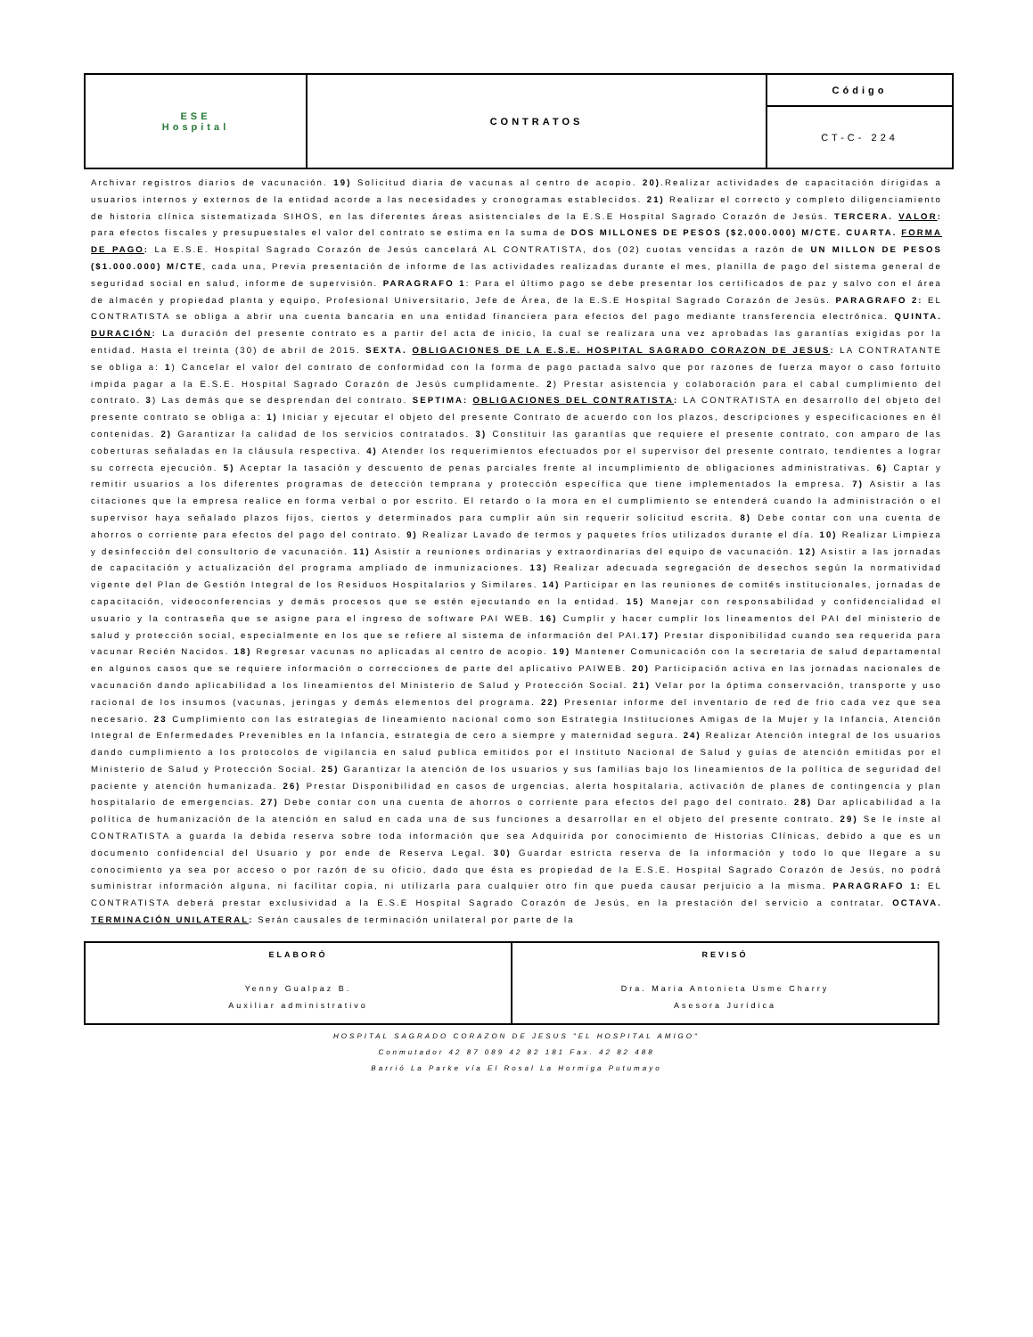| ESE Hospital | CONTRATOS | Código |
| | | CT-C- 224 |
Archivar registros diarios de vacunación. 19) Solicitud diaria de vacunas al centro de acopio. 20).Realizar actividades de capacitación dirigidas a usuarios internos y externos de la entidad acorde a las necesidades y cronogramas establecidos. 21) Realizar el correcto y completo diligenciamiento de historia clínica sistematizada SIHOS, en las diferentes áreas asistenciales de la E.S.E Hospital Sagrado Corazón de Jesús. TERCERA. VALOR: para efectos fiscales y presupuestales el valor del contrato se estima en la suma de DOS MILLONES DE PESOS ($2.000.000) M/CTE. CUARTA. FORMA DE PAGO: La E.S.E. Hospital Sagrado Corazón de Jesús cancelará AL CONTRATISTA, dos (02) cuotas vencidas a razón de UN MILLON DE PESOS ($1.000.000) M/CTE, cada una, Previa presentación de informe de las actividades realizadas durante el mes, planilla de pago del sistema general de seguridad social en salud, informe de supervisión. PARAGRAFO 1: Para el último pago se debe presentar los certificados de paz y salvo con el área de almacén y propiedad planta y equipo, Profesional Universitario, Jefe de Área, de la E.S.E Hospital Sagrado Corazón de Jesús. PARAGRAFO 2: EL CONTRATISTA se obliga a abrir una cuenta bancaria en una entidad financiera para efectos del pago mediante transferencia electrónica. QUINTA. DURACIÓN: La duración del presente contrato es a partir del acta de inicio, la cual se realizara una vez aprobadas las garantías exigidas por la entidad. Hasta el treinta (30) de abril de 2015. SEXTA. OBLIGACIONES DE LA E.S.E. HOSPITAL SAGRADO CORAZON DE JESUS: LA CONTRATANTE se obliga a: 1) Cancelar el valor del contrato de conformidad con la forma de pago pactada salvo que por razones de fuerza mayor o caso fortuito impida pagar a la E.S.E. Hospital Sagrado Corazón de Jesús cumplidamente. 2) Prestar asistencia y colaboración para el cabal cumplimiento del contrato. 3) Las demás que se desprendan del contrato. SEPTIMA: OBLIGACIONES DEL CONTRATISTA: LA CONTRATISTA en desarrollo del objeto del presente contrato se obliga a: 1) Iniciar y ejecutar el objeto del presente Contrato de acuerdo con los plazos, descripciones y especificaciones en él contenidas. 2) Garantizar la calidad de los servicios contratados. 3) Constituir las garantías que requiere el presente contrato, con amparo de las coberturas señaladas en la cláusula respectiva. 4) Atender los requerimientos efectuados por el supervisor del presente contrato, tendientes a lograr su correcta ejecución. 5) Aceptar la tasación y descuento de penas parciales frente al incumplimiento de obligaciones administrativas. 6) Captar y remitir usuarios a los diferentes programas de detección temprana y protección específica que tiene implementados la empresa. 7) Asistir a las citaciones que la empresa realice en forma verbal o por escrito. El retardo o la mora en el cumplimiento se entenderá cuando la administración o el supervisor haya señalado plazos fijos, ciertos y determinados para cumplir aún sin requerir solicitud escrita. 8) Debe contar con una cuenta de ahorros o corriente para efectos del pago del contrato. 9) Realizar Lavado de termos y paquetes fríos utilizados durante el día. 10) Realizar Limpieza y desinfección del consultorio de vacunación. 11) Asistir a reuniones ordinarias y extraordinarias del equipo de vacunación. 12) Asistir a las jornadas de capacitación y actualización del programa ampliado de inmunizaciones. 13) Realizar adecuada segregación de desechos según la normatividad vigente del Plan de Gestión Integral de los Residuos Hospitalarios y Similares. 14) Participar en las reuniones de comités institucionales, jornadas de capacitación, videoconferencias y demás procesos que se estén ejecutando en la entidad. 15) Manejar con responsabilidad y confidencialidad el usuario y la contraseña que se asigne para el ingreso de software PAI WEB. 16) Cumplir y hacer cumplir los lineamentos del PAI del ministerio de salud y protección social, especialmente en los que se refiere al sistema de información del PAI.17) Prestar disponibilidad cuando sea requerida para vacunar Recién Nacidos. 18) Regresar vacunas no aplicadas al centro de acopio. 19) Mantener Comunicación con la secretaria de salud departamental en algunos casos que se requiere información o correcciones de parte del aplicativo PAIWEB. 20) Participación activa en las jornadas nacionales de vacunación dando aplicabilidad a los lineamientos del Ministerio de Salud y Protección Social. 21) Velar por la óptima conservación, transporte y uso racional de los insumos (vacunas, jeringas y demás elementos del programa. 22) Presentar informe del inventario de red de frio cada vez que sea necesario. 23 Cumplimiento con las estrategias de lineamiento nacional como son Estrategia Instituciones Amigas de la Mujer y la Infancia, Atención Integral de Enfermedades Prevenibles en la Infancia, estrategia de cero a siempre y maternidad segura. 24) Realizar Atención integral de los usuarios dando cumplimiento a los protocolos de vigilancia en salud publica emitidos por el Instituto Nacional de Salud y guías de atención emitidas por el Ministerio de Salud y Protección Social. 25) Garantizar la atención de los usuarios y sus familias bajo los lineamientos de la política de seguridad del paciente y atención humanizada. 26) Prestar Disponibilidad en casos de urgencias, alerta hospitalaria, activación de planes de contingencia y plan hospitalario de emergencias. 27) Debe contar con una cuenta de ahorros o corriente para efectos del pago del contrato. 28) Dar aplicabilidad a la política de humanización de la atención en salud en cada una de sus funciones a desarrollar en el objeto del presente contrato. 29) Se le inste al CONTRATISTA a guarda la debida reserva sobre toda información que sea Adquirida por conocimiento de Historias Clínicas, debido a que es un documento confidencial del Usuario y por ende de Reserva Legal. 30) Guardar estricta reserva de la información y todo lo que llegare a su conocimiento ya sea por acceso o por razón de su oficio, dado que ésta es propiedad de la E.S.E. Hospital Sagrado Corazón de Jesús, no podrá suministrar información alguna, ni facilitar copia, ni utilizarla para cualquier otro fin que pueda causar perjuicio a la misma. PARAGRAFO 1: EL CONTRATISTA deberá prestar exclusividad a la E.S.E Hospital Sagrado Corazón de Jesús, en la prestación del servicio a contratar. OCTAVA. TERMINACIÓN UNILATERAL: Serán causales de terminación unilateral por parte de la
| ELABORÓ Yenny Gualpaz B. Auxiliar administrativo | REVISÓ Dra. Maria Antonieta Usme Charry Asesora Jurídica |
HOSPITAL SAGRADO CORAZON DE JESUS "EL HOSPITAL AMIGO"
Conmutador 42 87 089 42 82 181 Fax. 42 82 488
Barrió La Parke vía El Rosal La Hormiga Putumayo